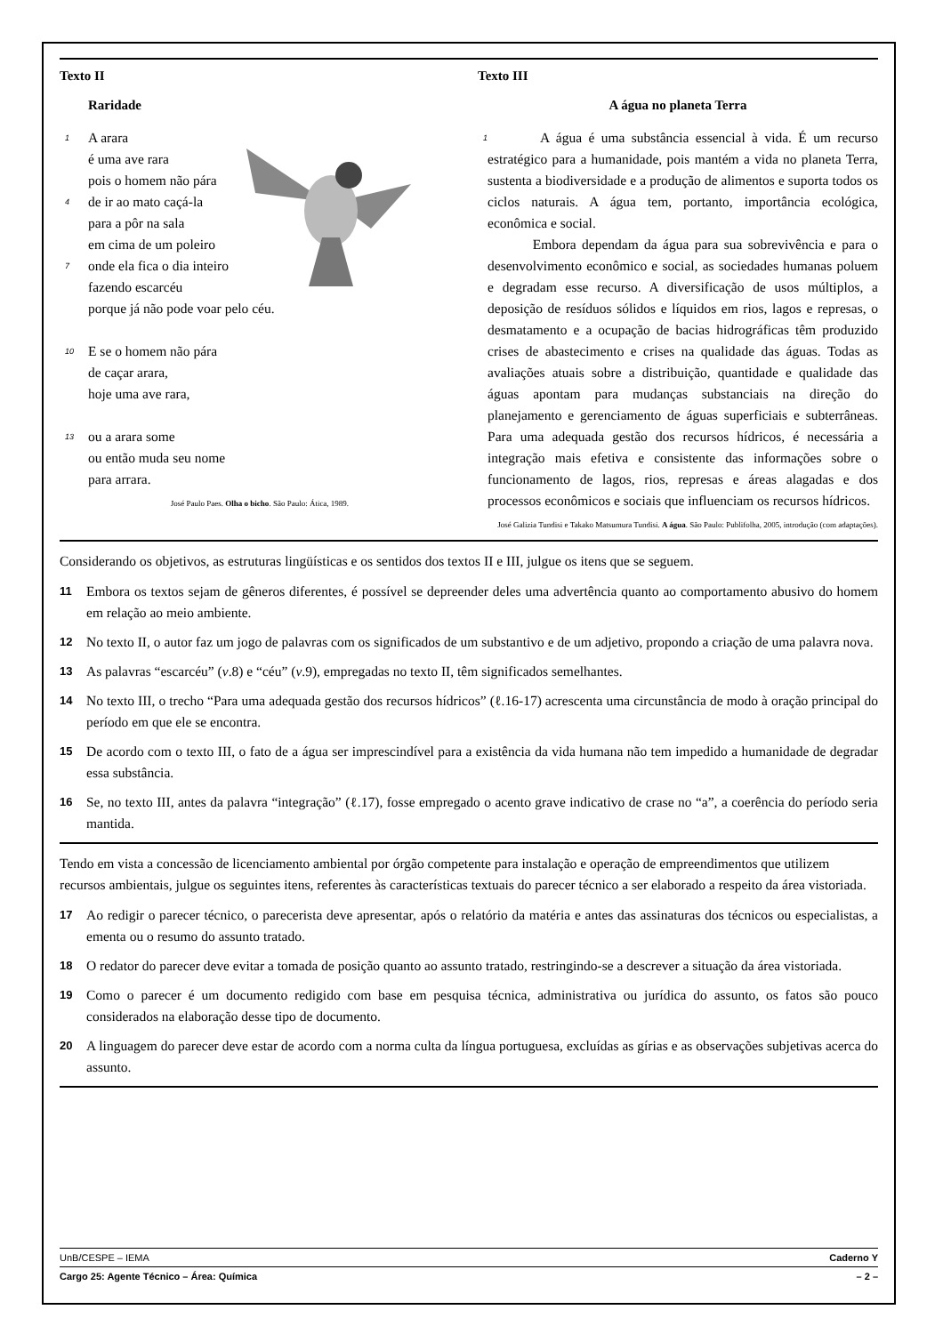Texto II
Raridade
1 A arara
é uma ave rara
pois o homem não pára
4 de ir ao mato caçá-la
para a pôr na sala
em cima de um poleiro
7 onde ela fica o dia inteiro
fazendo escarcéu
porque já não pode voar pelo céu.
10 E se o homem não pára
de caçar arara,
hoje uma ave rara,
13 ou a arara some
ou então muda seu nome
para arrara.
José Paulo Paes. Olha o bicho. São Paulo: Ática, 1989.
Texto III
A água no planeta Terra
1 A água é uma substância essencial à vida. É um recurso estratégico para a humanidade, pois mantém a vida no planeta Terra, sustenta a biodiversidade e a produção de alimentos e suporta todos os ciclos naturais. A água tem, portanto, importância ecológica, econômica e social.
Embora dependam da água para sua sobrevivência e para o desenvolvimento econômico e social, as sociedades humanas poluem e degradam esse recurso. A diversificação de usos múltiplos, a deposição de resíduos sólidos e líquidos em rios, lagos e represas, o desmatamento e a ocupação de bacias hidrográficas têm produzido crises de abastecimento e crises na qualidade das águas. Todas as avaliações atuais sobre a distribuição, quantidade e qualidade das águas apontam para mudanças substanciais na direção do planejamento e gerenciamento de águas superficiais e subterrâneas. Para uma adequada gestão dos recursos hídricos, é necessária a integração mais efetiva e consistente das informações sobre o funcionamento de lagos, rios, represas e áreas alagadas e dos processos econômicos e sociais que influenciam os recursos hídricos.
José Galizia Tundisi e Takako Matsumura Tundisi. A água. São Paulo: Publifolha, 2005, introdução (com adaptações).
Considerando os objetivos, as estruturas lingüísticas e os sentidos dos textos II e III, julgue os itens que se seguem.
11 Embora os textos sejam de gêneros diferentes, é possível se depreender deles uma advertência quanto ao comportamento abusivo do homem em relação ao meio ambiente.
12 No texto II, o autor faz um jogo de palavras com os significados de um substantivo e de um adjetivo, propondo a criação de uma palavra nova.
13 As palavras “escarcéu” (v.8) e “céu” (v.9), empregadas no texto II, têm significados semelhantes.
14 No texto III, o trecho “Para uma adequada gestão dos recursos hídricos” (ℓ.16-17) acrescenta uma circunstância de modo à oração principal do período em que ele se encontra.
15 De acordo com o texto III, o fato de a água ser imprescindível para a existência da vida humana não tem impedido a humanidade de degradar essa substância.
16 Se, no texto III, antes da palavra “integração” (ℓ.17), fosse empregado o acento grave indicativo de crase no “a”, a coerência do período seria mantida.
Tendo em vista a concessão de licenciamento ambiental por órgão competente para instalação e operação de empreendimentos que utilizem recursos ambientais, julgue os seguintes itens, referentes às características textuais do parecer técnico a ser elaborado a respeito da área vistoriada.
17 Ao redigir o parecer técnico, o parecerista deve apresentar, após o relatório da matéria e antes das assinaturas dos técnicos ou especialistas, a ementa ou o resumo do assunto tratado.
18 O redator do parecer deve evitar a tomada de posição quanto ao assunto tratado, restringindo-se a descrever a situação da área vistoriada.
19 Como o parecer é um documento redigido com base em pesquisa técnica, administrativa ou jurídica do assunto, os fatos são pouco considerados na elaboração desse tipo de documento.
20 A linguagem do parecer deve estar de acordo com a norma culta da língua portuguesa, excluídas as gírias e as observações subjetivas acerca do assunto.
UnB/CESPE – IEMA Caderno Y
Cargo 25: Agente Técnico – Área: Química – 2 –